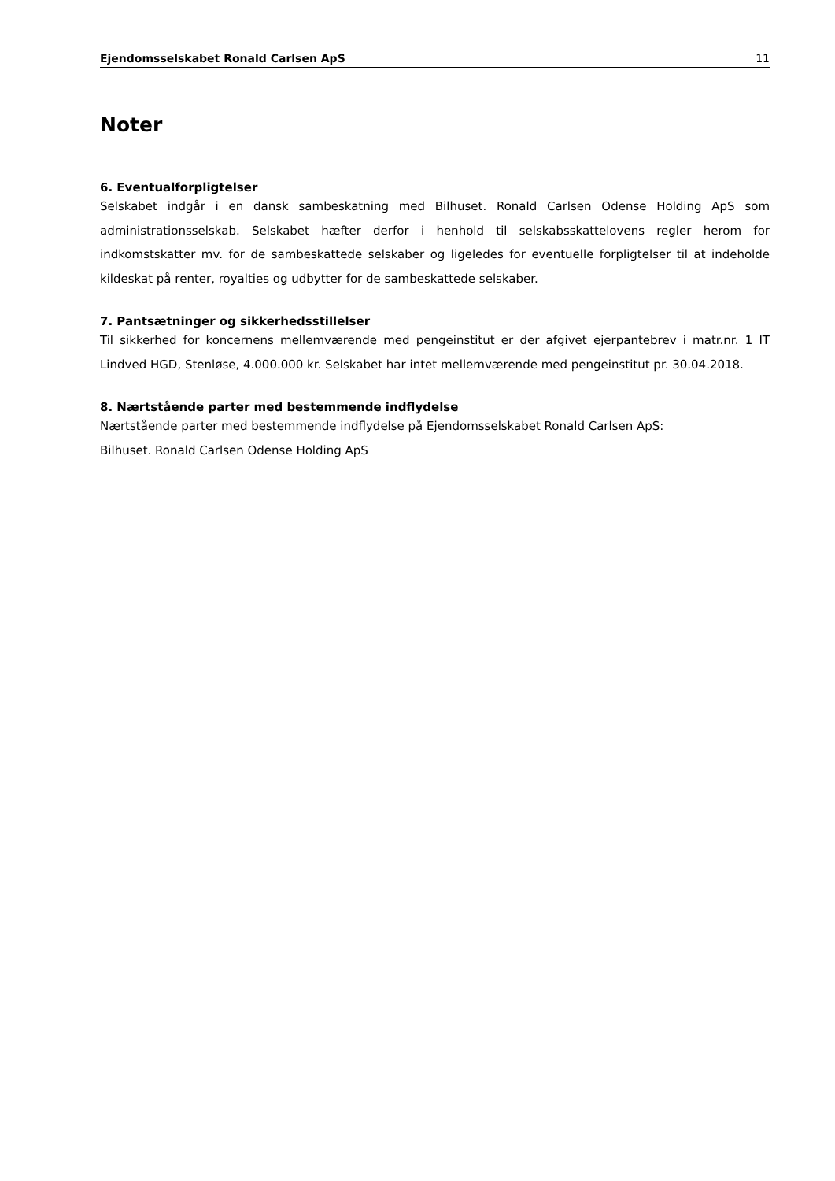Ejendomsselskabet Ronald Carlsen ApS 11
Noter
6. Eventualforpligtelser
Selskabet indgår i en dansk sambeskatning med Bilhuset. Ronald Carlsen Odense Holding ApS som administrationsselskab. Selskabet hæfter derfor i henhold til selskabsskattelovens regler herom for indkomstskatter mv. for de sambeskattede selskaber og ligeledes for eventuelle forpligtelser til at indeholde kildeskat på renter, royalties og udbytter for de sambeskattede selskaber.
7. Pantsætninger og sikkerhedsstillelser
Til sikkerhed for koncernens mellemværende med pengeinstitut er der afgivet ejerpantebrev i matr.nr. 1 IT Lindved HGD, Stenløse, 4.000.000 kr. Selskabet har intet mellemværende med pengeinstitut pr. 30.04.2018.
8. Nærtstående parter med bestemmende indflydelse
Nærtstående parter med bestemmende indflydelse på Ejendomsselskabet Ronald Carlsen ApS:
Bilhuset. Ronald Carlsen Odense Holding ApS